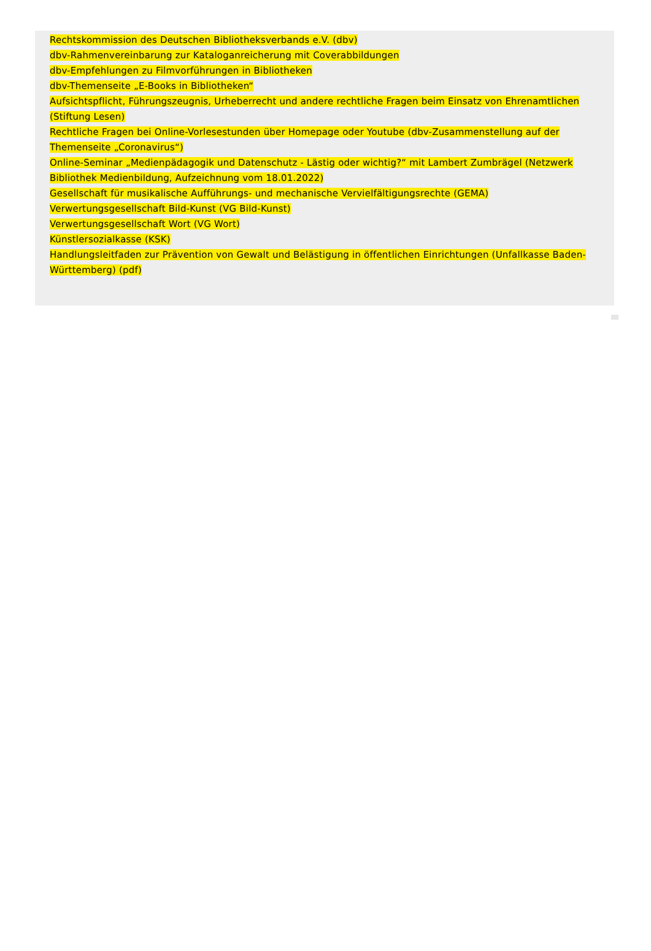Rechtskommission des Deutschen Bibliotheksverbands e.V. (dbv)
dbv-Rahmenvereinbarung zur Kataloganreicherung mit Coverabbildungen
dbv-Empfehlungen zu Filmvorführungen in Bibliotheken
dbv-Themenseite „E-Books in Bibliotheken“
Aufsichtspflicht, Führungszeugnis, Urheberrecht und andere rechtliche Fragen beim Einsatz von Ehrenamtlichen (Stiftung Lesen)
Rechtliche Fragen bei Online-Vorlesestunden über Homepage oder Youtube (dbv-Zusammenstellung auf der Themenseite „Coronavirus“)
Online-Seminar „Medienpädagogik und Datenschutz - Lästig oder wichtig?“ mit Lambert Zumbrägel (Netzwerk Bibliothek Medienbildung, Aufzeichnung vom 18.01.2022)
Gesellschaft für musikalische Aufführungs- und mechanische Vervielfältigungsrechte (GEMA)
Verwertungsgesellschaft Bild-Kunst (VG Bild-Kunst)
Verwertungsgesellschaft Wort (VG Wort)
Künstlersozialkasse (KSK)
Handlungsleitfaden zur Prävention von Gewalt und Belästigung in öffentlichen Einrichtungen (Unfallkasse Baden-Württemberg) (pdf)